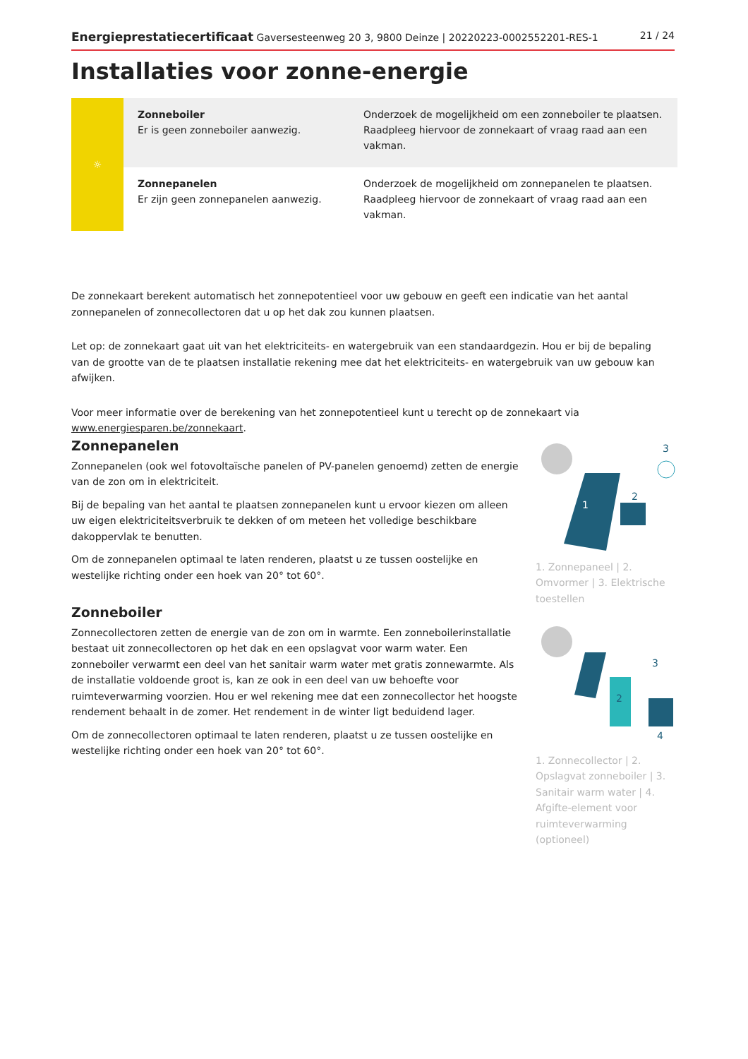Energieprestatiecertificaat Gaversesteenweg 20 3, 9800 Deinze | 20220223-0002552201-RES-1 21 / 24
Installaties voor zonne-energie
| ☼ | Zonneboiler Er is geen zonneboiler aanwezig. | Onderzoek de mogelijkheid om een zonneboiler te plaatsen. Raadpleeg hiervoor de zonnekaart of vraag raad aan een vakman. |
| | Zonnepanelen Er zijn geen zonnepanelen aanwezig. | Onderzoek de mogelijkheid om zonnepanelen te plaatsen. Raadpleeg hiervoor de zonnekaart of vraag raad aan een vakman. |
De zonnekaart berekent automatisch het zonnepotentieel voor uw gebouw en geeft een indicatie van het aantal zonnepanelen of zonnecollectoren dat u op het dak zou kunnen plaatsen.
Let op: de zonnekaart gaat uit van het elektriciteits- en watergebruik van een standaardgezin. Hou er bij de bepaling van de grootte van de te plaatsen installatie rekening mee dat het elektriciteits- en watergebruik van uw gebouw kan afwijken.
Voor meer informatie over de berekening van het zonnepotentieel kunt u terecht op de zonnekaart via www.energiesparen.be/zonnekaart.
Zonnepanelen
Zonnepanelen (ook wel fotovoltaïsche panelen of PV-panelen genoemd) zetten de energie van de zon om in elektriciteit.
Bij de bepaling van het aantal te plaatsen zonnepanelen kunt u ervoor kiezen om alleen uw eigen elektriciteitsverbruik te dekken of om meteen het volledige beschikbare dakoppervlak te benutten.
Om de zonnepanelen optimaal te laten renderen, plaatst u ze tussen oostelijke en westelijke richting onder een hoek van 20° tot 60°.
Zonneboiler
Zonnecollectoren zetten de energie van de zon om in warmte. Een zonneboilerinstallatie bestaat uit zonnecollectoren op het dak en een opslagvat voor warm water. Een zonneboiler verwarmt een deel van het sanitair warm water met gratis zonnewarmte. Als de installatie voldoende groot is, kan ze ook in een deel van uw behoefte voor ruimteverwarming voorzien. Hou er wel rekening mee dat een zonnecollector het hoogste rendement behaalt in de zomer. Het rendement in de winter ligt beduidend lager.
Om de zonnecollectoren optimaal te laten renderen, plaatst u ze tussen oostelijke en westelijke richting onder een hoek van 20° tot 60°.
1
2
3
1. Zonnepaneel | 2. Omvormer | 3. Elektrische toestellen
2
3
4
1. Zonnecollector | 2. Opslagvat zonneboiler | 3. Sanitair warm water | 4. Afgifte-element voor ruimteverwarming (optioneel)